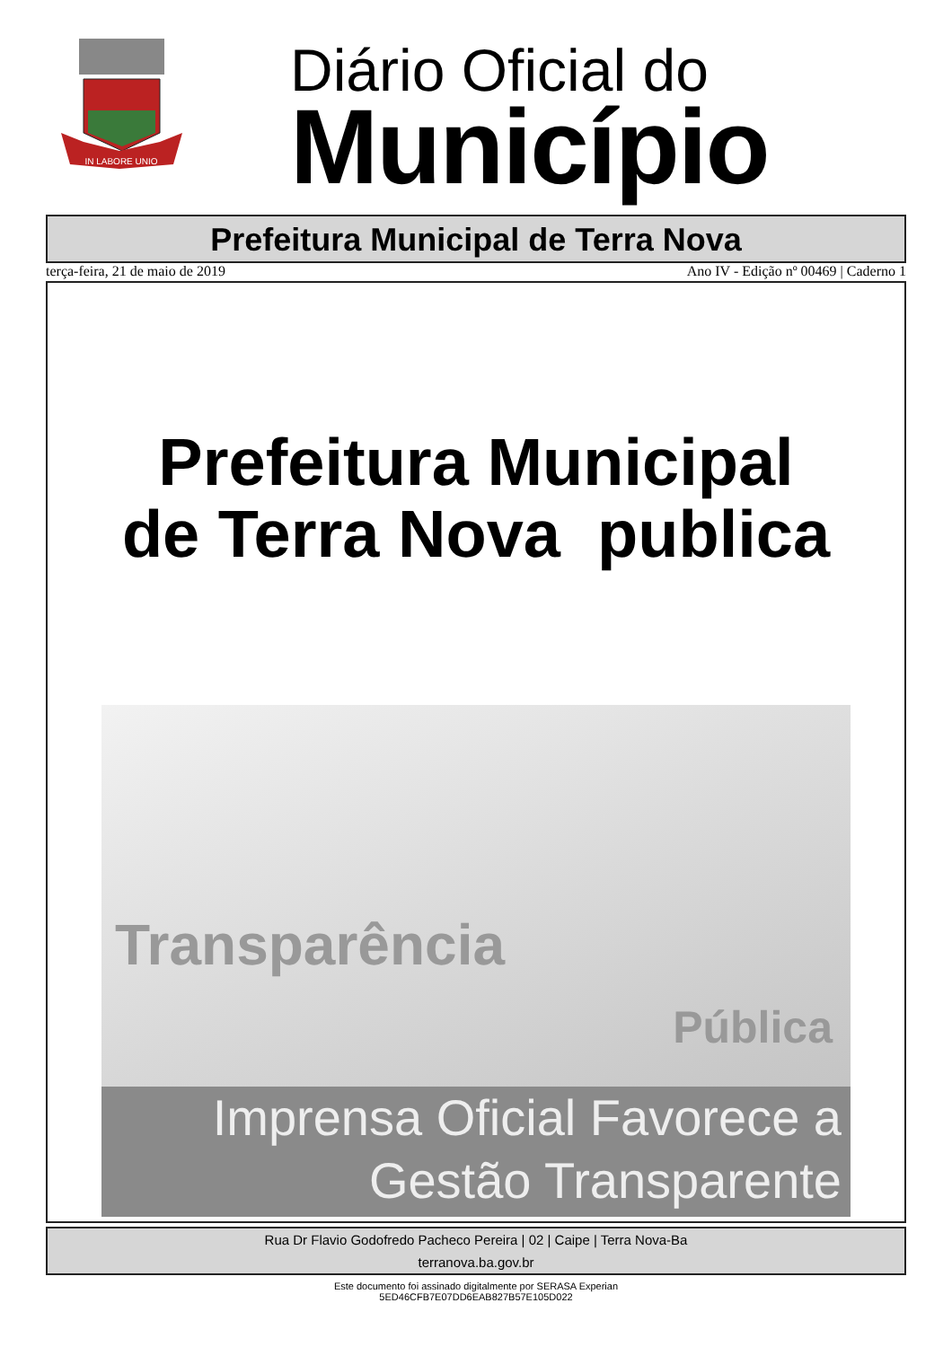IN LABORE UNIO
Diário Oficial do
Município
Prefeitura Municipal de Terra Nova
terça-feira, 21 de maio de 2019 Ano IV - Edição nº 00469 | Caderno 1
Prefeitura Municipal
de Terra Nova publica
Transparência
Pública
Imprensa Oficial Favorece a
Gestão Transparente
Rua Dr Flavio Godofredo Pacheco Pereira | 02 | Caipe | Terra Nova-Ba
terranova.ba.gov.br
Este documento foi assinado digitalmente por SERASA Experian
5ED46CFB7E07DD6EAB827B57E105D022